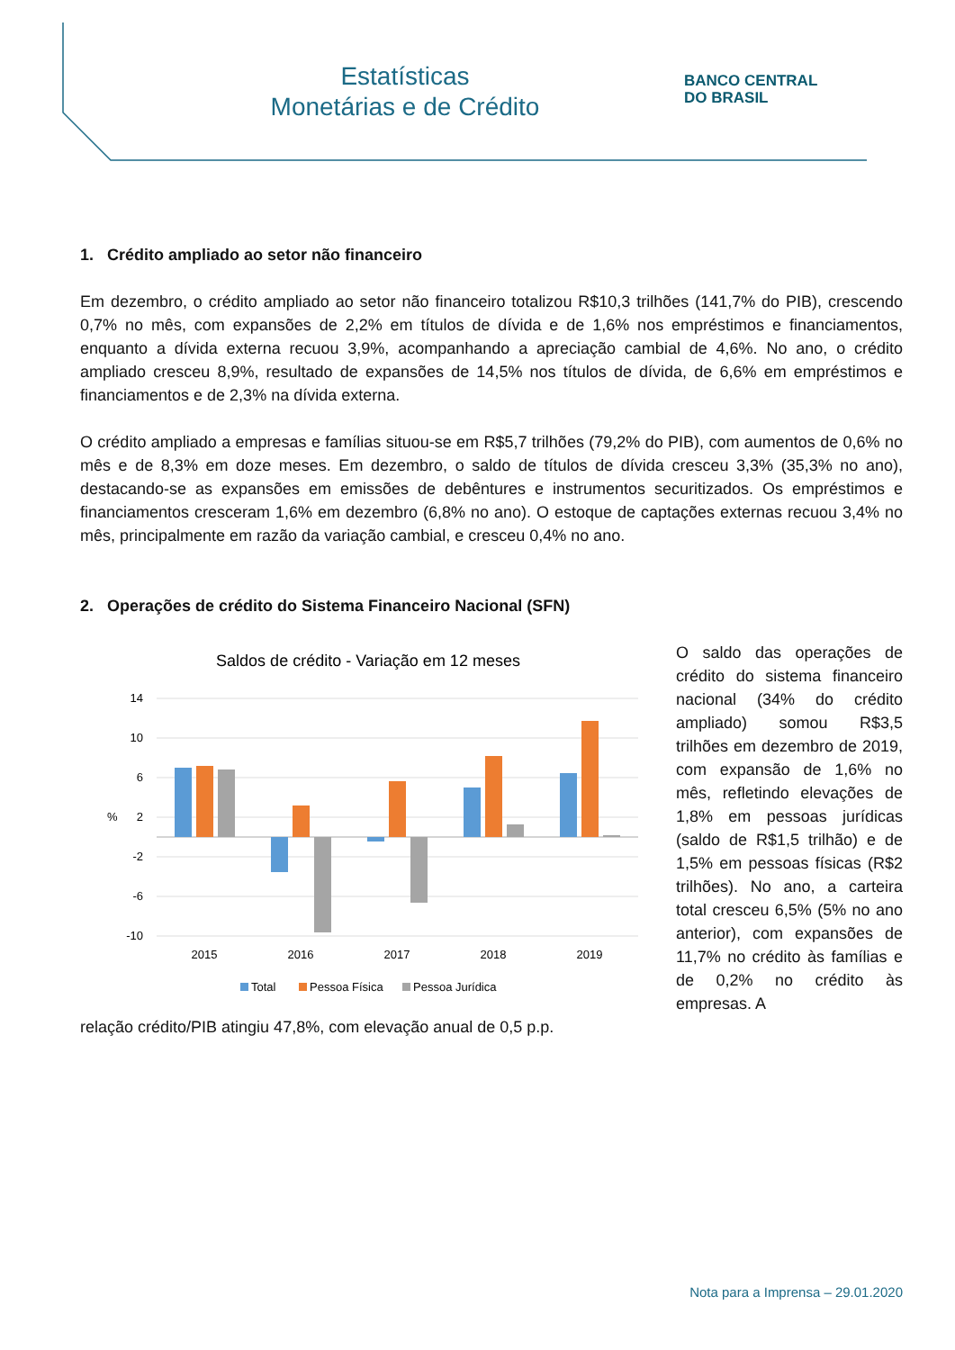Estatísticas
Monetárias e de Crédito
BANCO CENTRAL
DO BRASIL
1. Crédito ampliado ao setor não financeiro
Em dezembro, o crédito ampliado ao setor não financeiro totalizou R$10,3 trilhões (141,7% do PIB), crescendo 0,7% no mês, com expansões de 2,2% em títulos de dívida e de 1,6% nos empréstimos e financiamentos, enquanto a dívida externa recuou 3,9%, acompanhando a apreciação cambial de 4,6%. No ano, o crédito ampliado cresceu 8,9%, resultado de expansões de 14,5% nos títulos de dívida, de 6,6% em empréstimos e financiamentos e de 2,3% na dívida externa.
O crédito ampliado a empresas e famílias situou-se em R$5,7 trilhões (79,2% do PIB), com aumentos de 0,6% no mês e de 8,3% em doze meses. Em dezembro, o saldo de títulos de dívida cresceu 3,3% (35,3% no ano), destacando-se as expansões em emissões de debêntures e instrumentos securitizados. Os empréstimos e financiamentos cresceram 1,6% em dezembro (6,8% no ano). O estoque de captações externas recuou 3,4% no mês, principalmente em razão da variação cambial, e cresceu 0,4% no ano.
2. Operações de crédito do Sistema Financeiro Nacional (SFN)
O saldo das operações de crédito do sistema financeiro nacional (34% do crédito ampliado) somou R$3,5 trilhões em dezembro de 2019, com expansão de 1,6% no mês, refletindo elevações de 1,8% em pessoas jurídicas (saldo de R$1,5 trilhão) e de 1,5% em pessoas físicas (R$2 trilhões). No ano, a carteira total cresceu 6,5% (5% no ano anterior), com expansões de 11,7% no crédito às famílias e de 0,2% no crédito às empresas. A
Saldos de crédito - Variação em 12 meses
14
10
6
2
-2
-6
-10
%
2015
2016
2017
2018
2019
Total
Pessoa Física
Pessoa Jurídica
relação crédito/PIB atingiu 47,8%, com elevação anual de 0,5 p.p.
Nota para a Imprensa – 29.01.2020